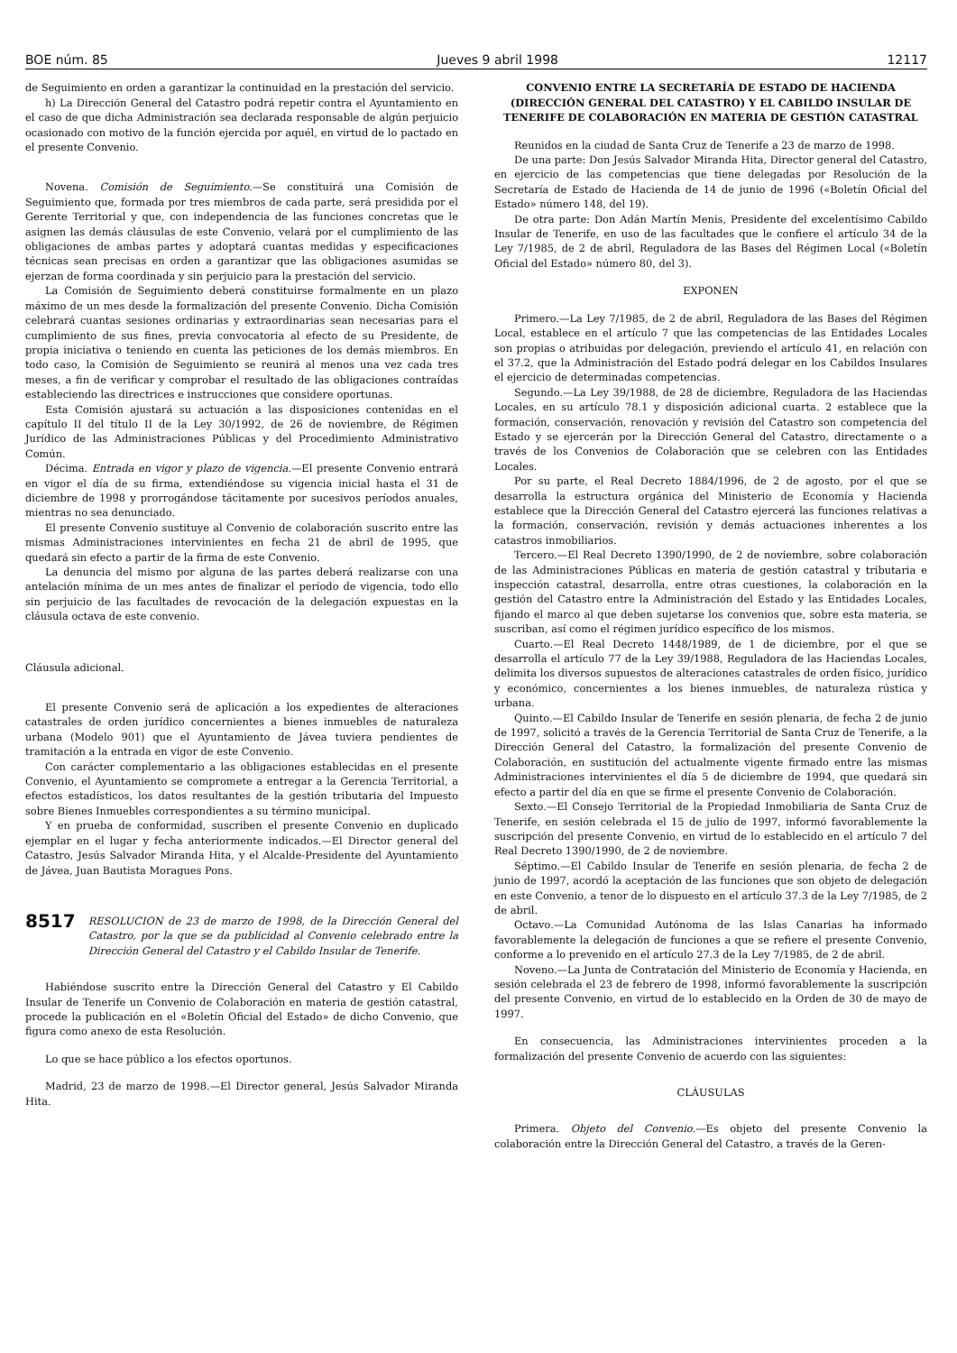BOE núm. 85 Jueves 9 abril 1998 12117
de Seguimiento en orden a garantizar la continuidad en la prestación del servicio.
h) La Dirección General del Catastro podrá repetir contra el Ayuntamiento en el caso de que dicha Administración sea declarada responsable de algún perjuicio ocasionado con motivo de la función ejercida por aquél, en virtud de lo pactado en el presente Convenio.
Novena. Comisión de Seguimiento.—Se constituirá una Comisión de Seguimiento que, formada por tres miembros de cada parte, será presidida por el Gerente Territorial y que, con independencia de las funciones concretas que le asignen las demás cláusulas de este Convenio, velará por el cumplimiento de las obligaciones de ambas partes y adoptará cuantas medidas y especificaciones técnicas sean precisas en orden a garantizar que las obligaciones asumidas se ejerzan de forma coordinada y sin perjuicio para la prestación del servicio.
La Comisión de Seguimiento deberá constituirse formalmente en un plazo máximo de un mes desde la formalización del presente Convenio. Dicha Comisión celebrará cuantas sesiones ordinarias y extraordinarias sean necesarias para el cumplimiento de sus fines, previa convocatoria al efecto de su Presidente, de propia iniciativa o teniendo en cuenta las peticiones de los demás miembros. En todo caso, la Comisión de Seguimiento se reunirá al menos una vez cada tres meses, a fin de verificar y comprobar el resultado de las obligaciones contraídas estableciendo las directrices e instrucciones que considere oportunas.
Esta Comisión ajustará su actuación a las disposiciones contenidas en el capítulo II del título II de la Ley 30/1992, de 26 de noviembre, de Régimen Jurídico de las Administraciones Públicas y del Procedimiento Administrativo Común.
Décima. Entrada en vigor y plazo de vigencia.—El presente Convenio entrará en vigor el día de su firma, extendiéndose su vigencia inicial hasta el 31 de diciembre de 1998 y prorrogándose tácitamente por sucesivos períodos anuales, mientras no sea denunciado.
El presente Convenio sustituye al Convenio de colaboración suscrito entre las mismas Administraciones intervinientes en fecha 21 de abril de 1995, que quedará sin efecto a partir de la firma de este Convenio.
La denuncia del mismo por alguna de las partes deberá realizarse con una antelación mínima de un mes antes de finalizar el período de vigencia, todo ello sin perjuicio de las facultades de revocación de la delegación expuestas en la cláusula octava de este convenio.
Cláusula adicional.
El presente Convenio será de aplicación a los expedientes de alteraciones catastrales de orden jurídico concernientes a bienes inmuebles de naturaleza urbana (Modelo 901) que el Ayuntamiento de Jávea tuviera pendientes de tramitación a la entrada en vigor de este Convenio.
Con carácter complementario a las obligaciones establecidas en el presente Convenio, el Ayuntamiento se compromete a entregar a la Gerencia Territorial, a efectos estadísticos, los datos resultantes de la gestión tributaria del Impuesto sobre Bienes Inmuebles correspondientes a su término municipal.
Y en prueba de conformidad, suscriben el presente Convenio en duplicado ejemplar en el lugar y fecha anteriormente indicados.—El Director general del Catastro, Jesús Salvador Miranda Hita, y el Alcalde-Presidente del Ayuntamiento de Jávea, Juan Bautista Moragues Pons.
8517 RESOLUCION de 23 de marzo de 1998, de la Dirección General del Catastro, por la que se da publicidad al Convenio celebrado entre la Dirección General del Catastro y el Cabildo Insular de Tenerife.
Habiéndose suscrito entre la Dirección General del Catastro y El Cabildo Insular de Tenerife un Convenio de Colaboración en materia de gestión catastral, procede la publicación en el «Boletín Oficial del Estado» de dicho Convenio, que figura como anexo de esta Resolución.
Lo que se hace público a los efectos oportunos.
Madrid, 23 de marzo de 1998.—El Director general, Jesús Salvador Miranda Hita.
CONVENIO ENTRE LA SECRETARÍA DE ESTADO DE HACIENDA (DIRECCIÓN GENERAL DEL CATASTRO) Y EL CABILDO INSULAR DE TENERIFE DE COLABORACIÓN EN MATERIA DE GESTIÓN CATASTRAL
Reunidos en la ciudad de Santa Cruz de Tenerife a 23 de marzo de 1998.
De una parte: Don Jesús Salvador Miranda Hita, Director general del Catastro, en ejercicio de las competencias que tiene delegadas por Resolución de la Secretaría de Estado de Hacienda de 14 de junio de 1996 («Boletín Oficial del Estado» número 148, del 19).
De otra parte: Don Adán Martín Menis, Presidente del excelentísimo Cabildo Insular de Tenerife, en uso de las facultades que le confiere el artículo 34 de la Ley 7/1985, de 2 de abril, Reguladora de las Bases del Régimen Local («Boletín Oficial del Estado» número 80, del 3).
EXPONEN
Primero.—La Ley 7/1985, de 2 de abril, Reguladora de las Bases del Régimen Local, establece en el artículo 7 que las competencias de las Entidades Locales son propias o atribuidas por delegación, previendo el artículo 41, en relación con el 37.2, que la Administración del Estado podrá delegar en los Cabildos Insulares el ejercicio de determinadas competencias.
Segundo.—La Ley 39/1988, de 28 de diciembre, Reguladora de las Haciendas Locales, en su artículo 78.1 y disposición adicional cuarta. 2 establece que la formación, conservación, renovación y revisión del Catastro son competencia del Estado y se ejercerán por la Dirección General del Catastro, directamente o a través de los Convenios de Colaboración que se celebren con las Entidades Locales.
Por su parte, el Real Decreto 1884/1996, de 2 de agosto, por el que se desarrolla la estructura orgánica del Ministerio de Economía y Hacienda establece que la Dirección General del Catastro ejercerá las funciones relativas a la formación, conservación, revisión y demás actuaciones inherentes a los catastros inmobiliarios.
Tercero.—El Real Decreto 1390/1990, de 2 de noviembre, sobre colaboración de las Administraciones Públicas en materia de gestión catastral y tributaria e inspección catastral, desarrolla, entre otras cuestiones, la colaboración en la gestión del Catastro entre la Administración del Estado y las Entidades Locales, fijando el marco al que deben sujetarse los convenios que, sobre esta materia, se suscriban, así como el régimen jurídico específico de los mismos.
Cuarto.—El Real Decreto 1448/1989, de 1 de diciembre, por el que se desarrolla el artículo 77 de la Ley 39/1988, Reguladora de las Haciendas Locales, delimita los diversos supuestos de alteraciones catastrales de orden físico, jurídico y económico, concernientes a los bienes inmuebles, de naturaleza rústica y urbana.
Quinto.—El Cabildo Insular de Tenerife en sesión plenaria, de fecha 2 de junio de 1997, solicitó a través de la Gerencia Territorial de Santa Cruz de Tenerife, a la Dirección General del Catastro, la formalización del presente Convenio de Colaboración, en sustitución del actualmente vigente firmado entre las mismas Administraciones intervinientes el día 5 de diciembre de 1994, que quedará sin efecto a partir del día en que se firme el presente Convenio de Colaboración.
Sexto.—El Consejo Territorial de la Propiedad Inmobiliaria de Santa Cruz de Tenerife, en sesión celebrada el 15 de julio de 1997, informó favorablemente la suscripción del presente Convenio, en virtud de lo establecido en el artículo 7 del Real Decreto 1390/1990, de 2 de noviembre.
Séptimo.—El Cabildo Insular de Tenerife en sesión plenaria, de fecha 2 de junio de 1997, acordó la aceptación de las funciones que son objeto de delegación en este Convenio, a tenor de lo dispuesto en el artículo 37.3 de la Ley 7/1985, de 2 de abril.
Octavo.—La Comunidad Autónoma de las Islas Canarias ha informado favorablemente la delegación de funciones a que se refiere el presente Convenio, conforme a lo prevenido en el artículo 27.3 de la Ley 7/1985, de 2 de abril.
Noveno.—La Junta de Contratación del Ministerio de Economía y Hacienda, en sesión celebrada el 23 de febrero de 1998, informó favorablemente la suscripción del presente Convenio, en virtud de lo establecido en la Orden de 30 de mayo de 1997.
En consecuencia, las Administraciones intervinientes proceden a la formalización del presente Convenio de acuerdo con las siguientes:
CLÁUSULAS
Primera. Objeto del Convenio.—Es objeto del presente Convenio la colaboración entre la Dirección General del Catastro, a través de la Geren-